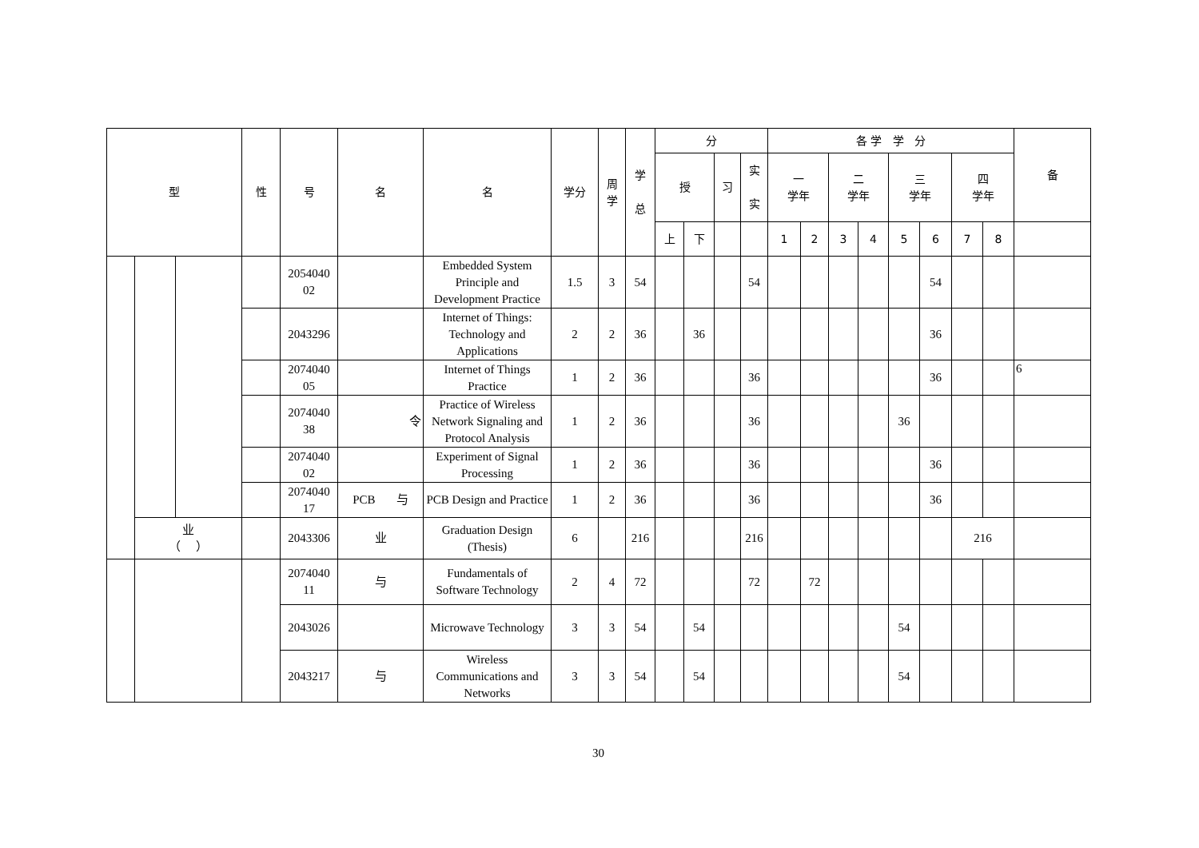| 型 | | | 性 | 号 | 名 | 名 | 学分 | 周 学 | 学 总 | 分 | | | | 各 学 学 分 | | | | | | | | 备 |
| --- | --- | --- | --- | --- | --- | --- | --- | --- | --- | --- | --- | --- | --- | --- | --- | --- | --- | --- | --- | --- | --- | --- |
| | | | | | | | | | | 授 | | 习 | 实 实 | 一 学年 | | 二 学年 | | 三 学年 | | 四 学年 | | |
| | | | | | | | | | | 上 | 下 | | | 1 | 2 | 3 | 4 | 5 | 6 | 7 | 8 | |
| | | | | 2054040 02 | | Embedded System Principle and Development Practice | 1.5 | 3 | 54 | | | | 54 | | | | | | 54 | | | |
| | | | | 2043296 | | Internet of Things: Technology and Applications | 2 | 2 | 36 | | 36 | | | | | | | | 36 | | | |
| | | | | 2074040 05 | | Internet of Things Practice | 1 | 2 | 36 | | | | 36 | | | | | | 36 | | | 6 |
| | | | | 2074040 38 | 令 | Practice of Wireless Network Signaling and Protocol Analysis | 1 | 2 | 36 | | | | 36 | | | | | 36 | | | | |
| | | | | 2074040 02 | | Experiment of Signal Processing | 1 | 2 | 36 | | | | 36 | | | | | | 36 | | | |
| | | | | 2074040 17 | PCB 与 | PCB Design and Practice | 1 | 2 | 36 | | | | 36 | | | | | | 36 | | | |
| | 业 （ ） | | | 2043306 | 业 | Graduation Design (Thesis) | 6 | | 216 | | | | 216 | | | | | | | 216 | | |
| | | | | 2074040 11 | 与 | Fundamentals of Software Technology | 2 | 4 | 72 | | | | 72 | | 72 | | | | | | | |
| | | | | 2043026 | | Microwave Technology | 3 | 3 | 54 | | 54 | | | | | | | 54 | | | | |
| | | | | 2043217 | 与 | Wireless Communications and Networks | 3 | 3 | 54 | | 54 | | | | | | | 54 | | | | |
30